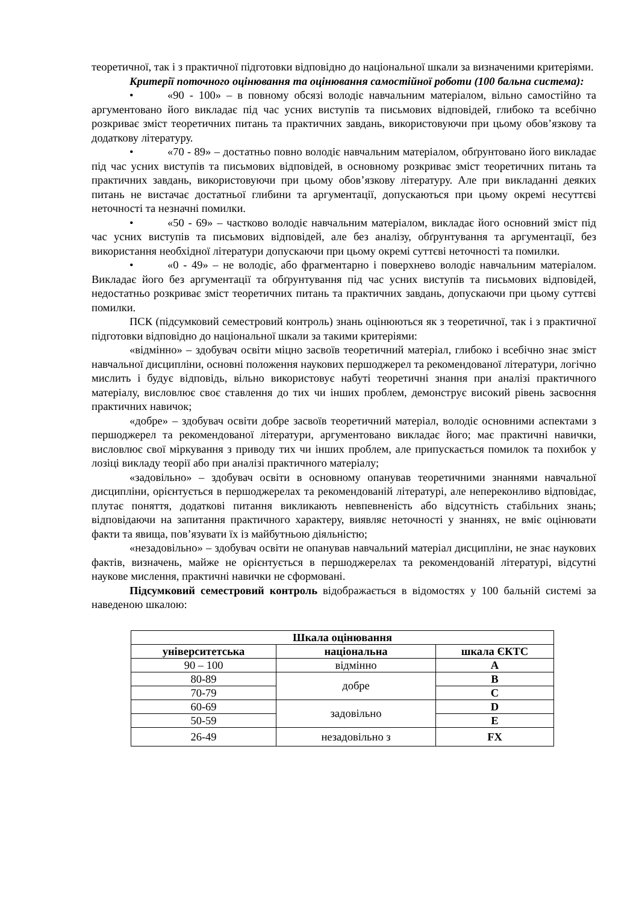теоретичної, так і з практичної підготовки відповідно до національної шкали за визначеними критеріями.
Критерії поточного оцінювання та оцінювання самостійної роботи (100 бальна система):
• «90 - 100» – в повному обсязі володіє навчальним матеріалом, вільно самостійно та аргументовано його викладає під час усних виступів та письмових відповідей, глибоко та всебічно розкриває зміст теоретичних питань та практичних завдань, використовуючи при цьому обов’язкову та додаткову літературу.
• «70 - 89» – достатньо повно володіє навчальним матеріалом, обґрунтовано його викладає під час усних виступів та письмових відповідей, в основному розкриває зміст теоретичних питань та практичних завдань, використовуючи при цьому обов’язкову літературу. Але при викладанні деяких питань не вистачає достатньої глибини та аргументації, допускаються при цьому окремі несуттєві неточності та незначні помилки.
• «50 - 69» – частково володіє навчальним матеріалом, викладає його основний зміст під час усних виступів та письмових відповідей, але без аналізу, обґрунтування та аргументації, без використання необхідної літератури допускаючи при цьому окремі суттєві неточності та помилки.
• «0 - 49» – не володіє, або фрагментарно і поверхнево володіє навчальним матеріалом. Викладає його без аргументації та обґрунтування під час усних виступів та письмових відповідей, недостатньо розкриває зміст теоретичних питань та практичних завдань, допускаючи при цьому суттєві помилки.
ПСК (підсумковий семестровий контроль) знань оцінюються як з теоретичної, так і з практичної підготовки відповідно до національної шкали за такими критеріями:
«відмінно» – здобувач освіти міцно засвоїв теоретичний матеріал, глибоко і всебічно знає зміст навчальної дисципліни, основні положення наукових першоджерел та рекомендованої літератури, логічно мислить і будує відповідь, вільно використовує набуті теоретичні знання при аналізі практичного матеріалу, висловлює своє ставлення до тих чи інших проблем, демонструє високий рівень засвоєння практичних навичок;
«добре» – здобувач освіти добре засвоїв теоретичний матеріал, володіє основними аспектами з першоджерел та рекомендованої літератури, аргументовано викладає його; має практичні навички, висловлює свої міркування з приводу тих чи інших проблем, але припускається помилок та похибок у лозіці викладу теорії або при аналізі практичного матеріалу;
«задовільно» – здобувач освіти в основному опанував теоретичними знаннями навчальної дисципліни, орієнтується в першоджерелах та рекомендованій літературі, але непереконливо відповідає, плутає поняття, додаткові питання викликають невпевненість або відсутність стабільних знань; відповідаючи на запитання практичного характеру, виявляє неточності у знаннях, не вміє оцінювати факти та явища, пов’язувати їх із майбутньою діяльністю;
«незадовільно» – здобувач освіти не опанував навчальний матеріал дисципліни, не знає наукових фактів, визначень, майже не орієнтується в першоджерелах та рекомендованій літературі, відсутні наукове мислення, практичні навички не сформовані.
Підсумковий семестровий контроль відображається в відомостях у 100 бальній системі за наведеною шкалою:
| Шкала оцінювання | | |
| --- | --- | --- |
| університетська | національна | шкала ЄКТС |
| 90 – 100 | відмінно | A |
| 80-89 | добре | B |
| 70-79 | | C |
| 60-69 | задовільно | D |
| 50-59 | | E |
| 26-49 | незадовільно з | FX |